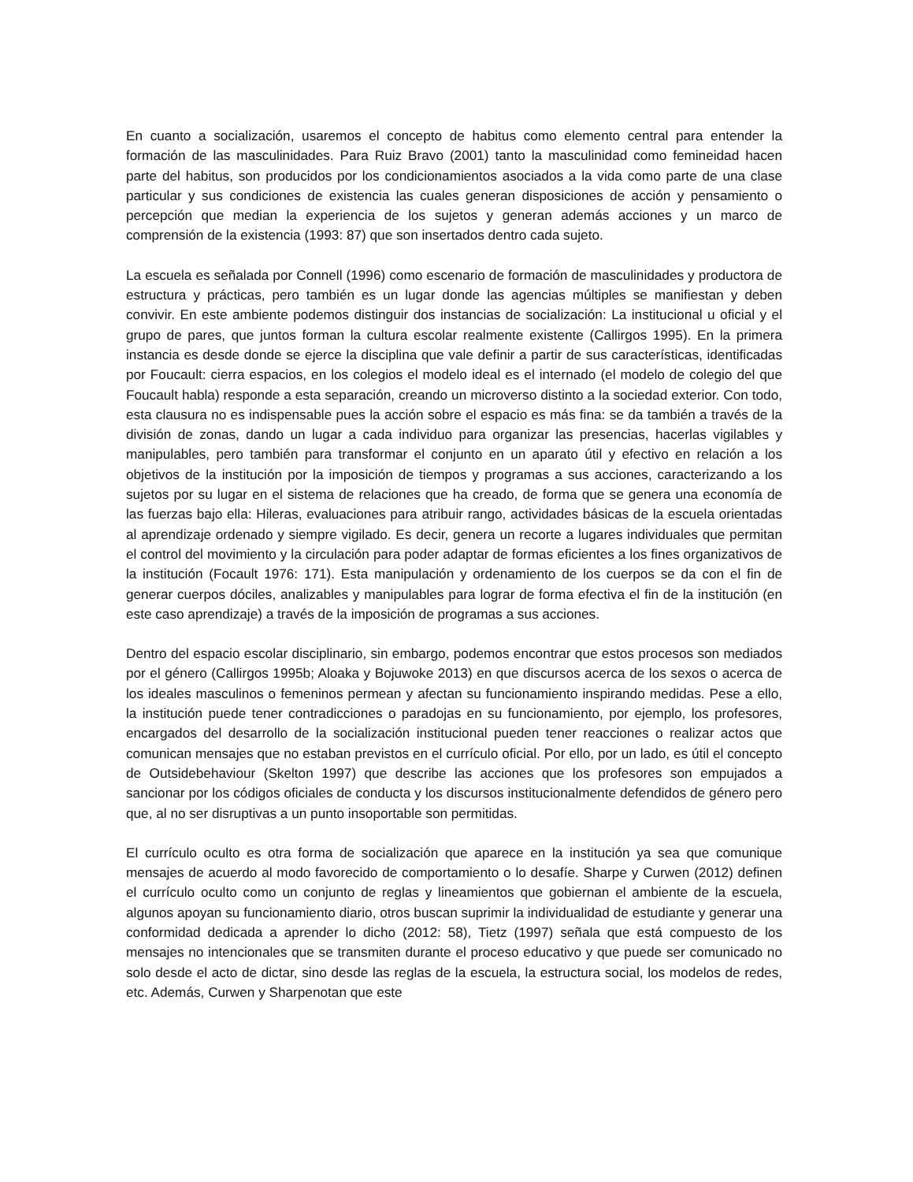En cuanto a socialización, usaremos el concepto de habitus como elemento central para entender la formación de las masculinidades. Para Ruiz Bravo (2001) tanto la masculinidad como femineidad hacen parte del habitus, son producidos por los condicionamientos asociados a la vida como parte de una clase particular y sus condiciones de existencia las cuales generan disposiciones de acción y pensamiento o percepción que median la experiencia de los sujetos y generan además acciones y un marco de comprensión de la existencia (1993: 87) que son insertados dentro cada sujeto.
La escuela es señalada por Connell (1996) como escenario de formación de masculinidades y productora de estructura y prácticas, pero también es un lugar donde las agencias múltiples se manifiestan y deben convivir. En este ambiente podemos distinguir dos instancias de socialización: La institucional u oficial y el grupo de pares, que juntos forman la cultura escolar realmente existente (Callirgos 1995). En la primera instancia es desde donde se ejerce la disciplina que vale definir a partir de sus características, identificadas por Foucault: cierra espacios, en los colegios el modelo ideal es el internado (el modelo de colegio del que Foucault habla) responde a esta separación, creando un microverso distinto a la sociedad exterior. Con todo, esta clausura no es indispensable pues la acción sobre el espacio es más fina: se da también a través de la división de zonas, dando un lugar a cada individuo para organizar las presencias, hacerlas vigilables y manipulables, pero también para transformar el conjunto en un aparato útil y efectivo en relación a los objetivos de la institución por la imposición de tiempos y programas a sus acciones, caracterizando a los sujetos por su lugar en el sistema de relaciones que ha creado, de forma que se genera una economía de las fuerzas bajo ella: Hileras, evaluaciones para atribuir rango, actividades básicas de la escuela orientadas al aprendizaje ordenado y siempre vigilado. Es decir, genera un recorte a lugares individuales que permitan el control del movimiento y la circulación para poder adaptar de formas eficientes a los fines organizativos de la institución (Focault 1976: 171). Esta manipulación y ordenamiento de los cuerpos se da con el fin de generar cuerpos dóciles, analizables y manipulables para lograr de forma efectiva el fin de la institución (en este caso aprendizaje) a través de la imposición de programas a sus acciones.
Dentro del espacio escolar disciplinario, sin embargo, podemos encontrar que estos procesos son mediados por el género (Callirgos 1995b; Aloaka y Bojuwoke 2013) en que discursos acerca de los sexos o acerca de los ideales masculinos o femeninos permean y afectan su funcionamiento inspirando medidas. Pese a ello, la institución puede tener contradicciones o paradojas en su funcionamiento, por ejemplo, los profesores, encargados del desarrollo de la socialización institucional pueden tener reacciones o realizar actos que comunican mensajes que no estaban previstos en el currículo oficial. Por ello, por un lado, es útil el concepto de Outsidebehaviour (Skelton 1997) que describe las acciones que los profesores son empujados a sancionar por los códigos oficiales de conducta y los discursos institucionalmente defendidos de género pero que, al no ser disruptivas a un punto insoportable son permitidas.
El currículo oculto es otra forma de socialización que aparece en la institución ya sea que comunique mensajes de acuerdo al modo favorecido de comportamiento o lo desafíe. Sharpe y Curwen (2012) definen el currículo oculto como un conjunto de reglas y lineamientos que gobiernan el ambiente de la escuela, algunos apoyan su funcionamiento diario, otros buscan suprimir la individualidad de estudiante y generar una conformidad dedicada a aprender lo dicho (2012: 58), Tietz (1997) señala que está compuesto de los mensajes no intencionales que se transmiten durante el proceso educativo y que puede ser comunicado no solo desde el acto de dictar, sino desde las reglas de la escuela, la estructura social, los modelos de redes, etc. Además, Curwen y Sharpenotan que este